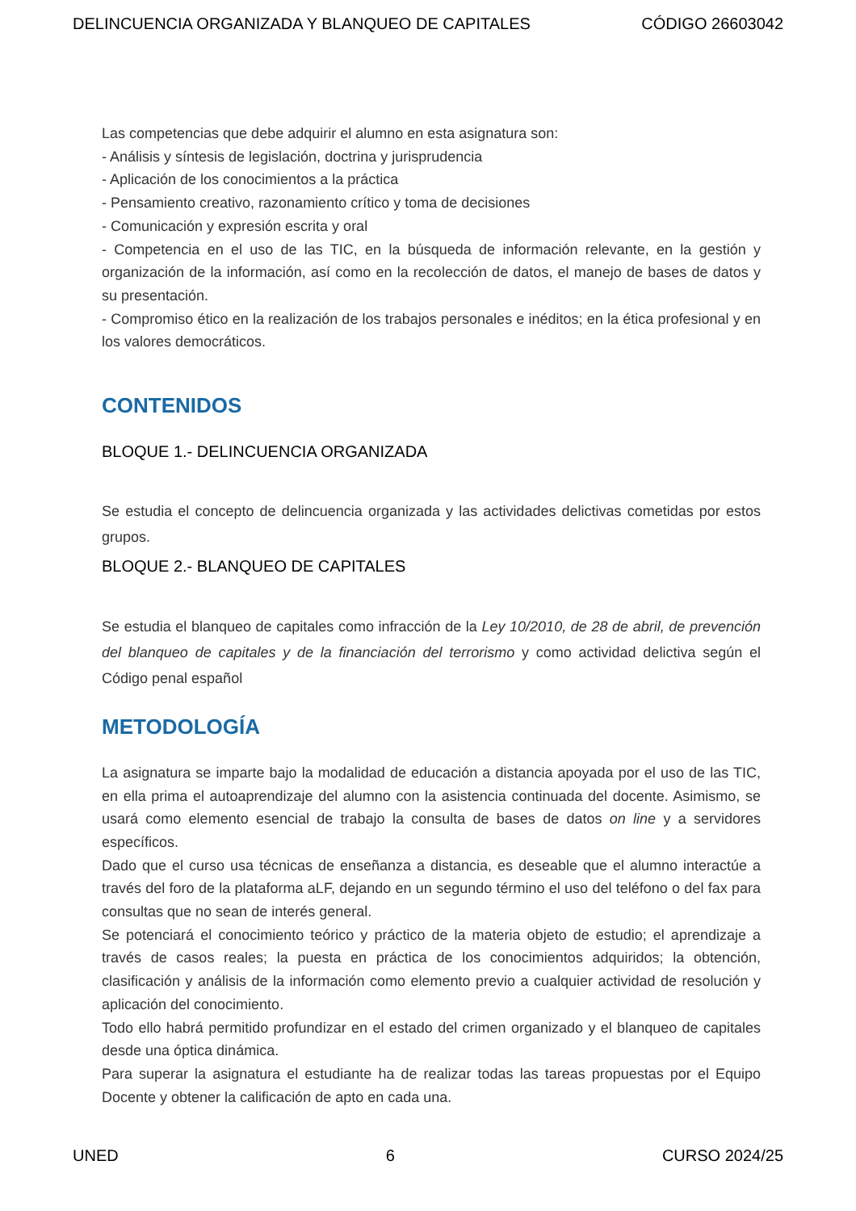DELINCUENCIA ORGANIZADA Y BLANQUEO DE CAPITALES CÓDIGO 26603042
Las competencias que debe adquirir el alumno en esta asignatura son:
- Análisis y síntesis de legislación, doctrina y jurisprudencia
- Aplicación de los conocimientos a la práctica
- Pensamiento creativo, razonamiento crítico y toma de decisiones
- Comunicación y expresión escrita y oral
- Competencia en el uso de las TIC, en la búsqueda de información relevante, en la gestión y organización de la información, así como en la recolección de datos, el manejo de bases de datos y su presentación.
- Compromiso ético en la realización de los trabajos personales e inéditos; en la ética profesional y en los valores democráticos.
CONTENIDOS
BLOQUE 1.- DELINCUENCIA ORGANIZADA
Se estudia el concepto de delincuencia organizada y las actividades delictivas cometidas por estos grupos.
BLOQUE 2.- BLANQUEO DE CAPITALES
Se estudia el blanqueo de capitales como infracción de la Ley 10/2010, de 28 de abril, de prevención del blanqueo de capitales y de la financiación del terrorismo y como actividad delictiva según el Código penal español
METODOLOGÍA
La asignatura se imparte bajo la modalidad de educación a distancia apoyada por el uso de las TIC, en ella prima el autoaprendizaje del alumno con la asistencia continuada del docente. Asimismo, se usará como elemento esencial de trabajo la consulta de bases de datos on line y a servidores específicos.
Dado que el curso usa técnicas de enseñanza a distancia, es deseable que el alumno interactúe a través del foro de la plataforma aLF, dejando en un segundo término el uso del teléfono o del fax para consultas que no sean de interés general.
Se potenciará el conocimiento teórico y práctico de la materia objeto de estudio; el aprendizaje a través de casos reales; la puesta en práctica de los conocimientos adquiridos; la obtención, clasificación y análisis de la información como elemento previo a cualquier actividad de resolución y aplicación del conocimiento.
Todo ello habrá permitido profundizar en el estado del crimen organizado y el blanqueo de capitales desde una óptica dinámica.
Para superar la asignatura el estudiante ha de realizar todas las tareas propuestas por el Equipo Docente y obtener la calificación de apto en cada una.
UNED 6 CURSO 2024/25